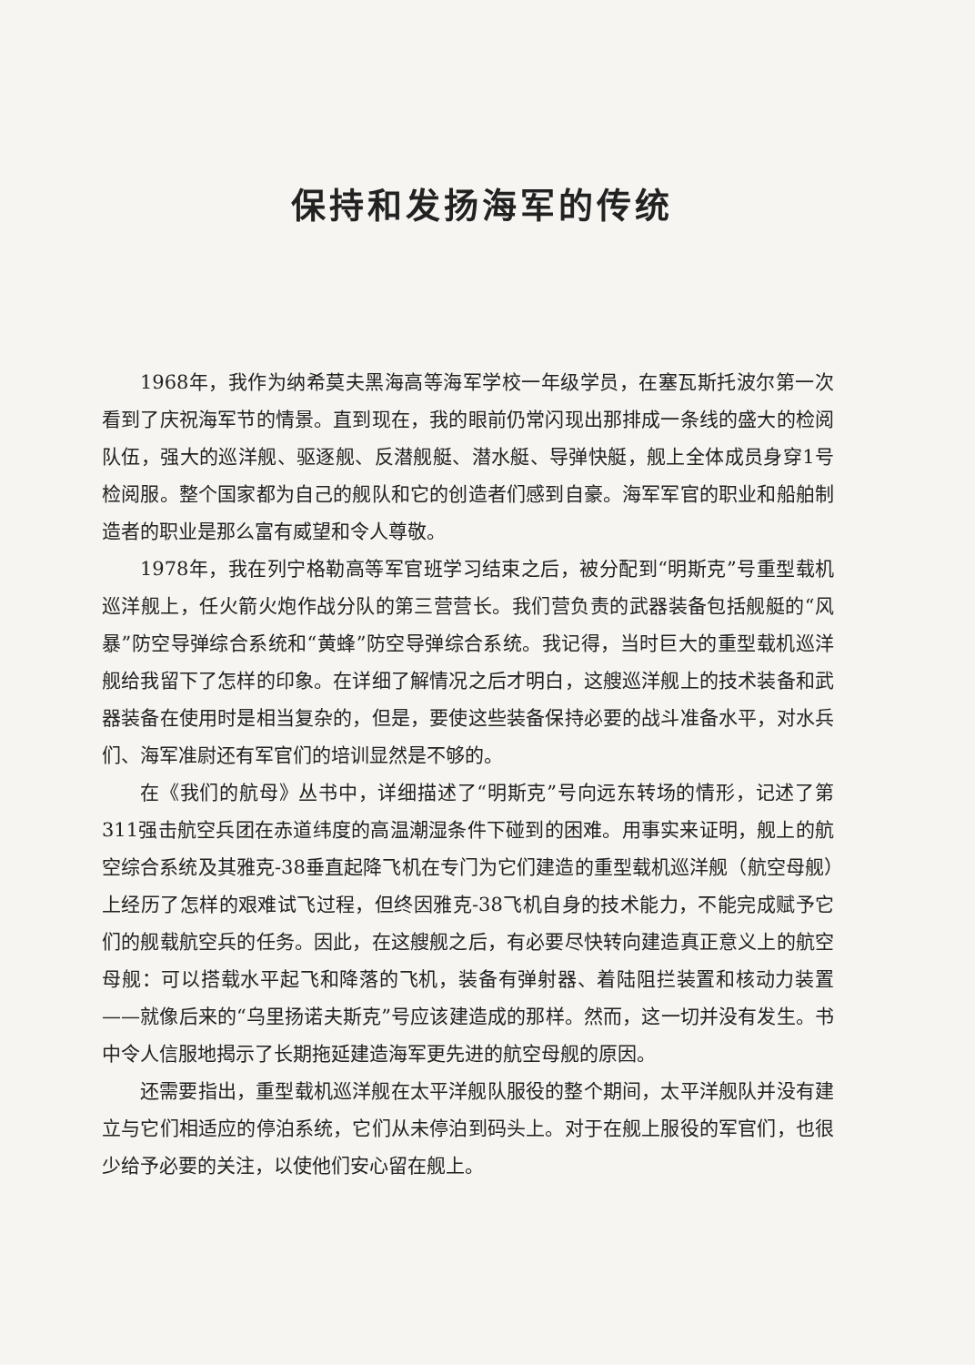保持和发扬海军的传统
1968年，我作为纳希莫夫黑海高等海军学校一年级学员，在塞瓦斯托波尔第一次看到了庆祝海军节的情景。直到现在，我的眼前仍常闪现出那排成一条线的盛大的检阅队伍，强大的巡洋舰、驱逐舰、反潜舰艇、潜水艇、导弹快艇，舰上全体成员身穿1号检阅服。整个国家都为自己的舰队和它的创造者们感到自豪。海军军官的职业和船舶制造者的职业是那么富有威望和令人尊敬。
1978年，我在列宁格勒高等军官班学习结束之后，被分配到“明斯克”号重型载机巡洋舰上，任火箭火炮作战分队的第三营营长。我们营负责的武器装备包括舰艇的“风暴”防空导弹综合系统和“黄蜂”防空导弹综合系统。我记得，当时巨大的重型载机巡洋舰给我留下了怎样的印象。在详细了解情况之后才明白，这艘巡洋舰上的技术装备和武器装备在使用时是相当复杂的，但是，要使这些装备保持必要的战斗准备水平，对水兵们、海军准尉还有军官们的培训显然是不够的。
在《我们的航母》丛书中，详细描述了“明斯克”号向远东转场的情形，记述了第311强击航空兵团在赤道纬度的高温潮湿条件下碰到的困难。用事实来证明，舰上的航空综合系统及其雅克-38垂直起降飞机在专门为它们建造的重型载机巡洋舰（航空母舰）上经历了怎样的艰难试飞过程，但终因雅克-38飞机自身的技术能力，不能完成赋予它们的舰载航空兵的任务。因此，在这艘舰之后，有必要尽快转向建造真正意义上的航空母舰：可以搭载水平起飞和降落的飞机，装备有弹射器、着陆阻拦装置和核动力装置——就像后来的“乌里扬诺夫斯克”号应该建造成的那样。然而，这一切并没有发生。书中令人信服地揭示了长期拖延建造海军更先进的航空母舰的原因。
还需要指出，重型载机巡洋舰在太平洋舰队服役的整个期间，太平洋舰队并没有建立与它们相适应的停泊系统，它们从未停泊到码头上。对于在舰上服役的军官们，也很少给予必要的关注，以使他们安心留在舰上。